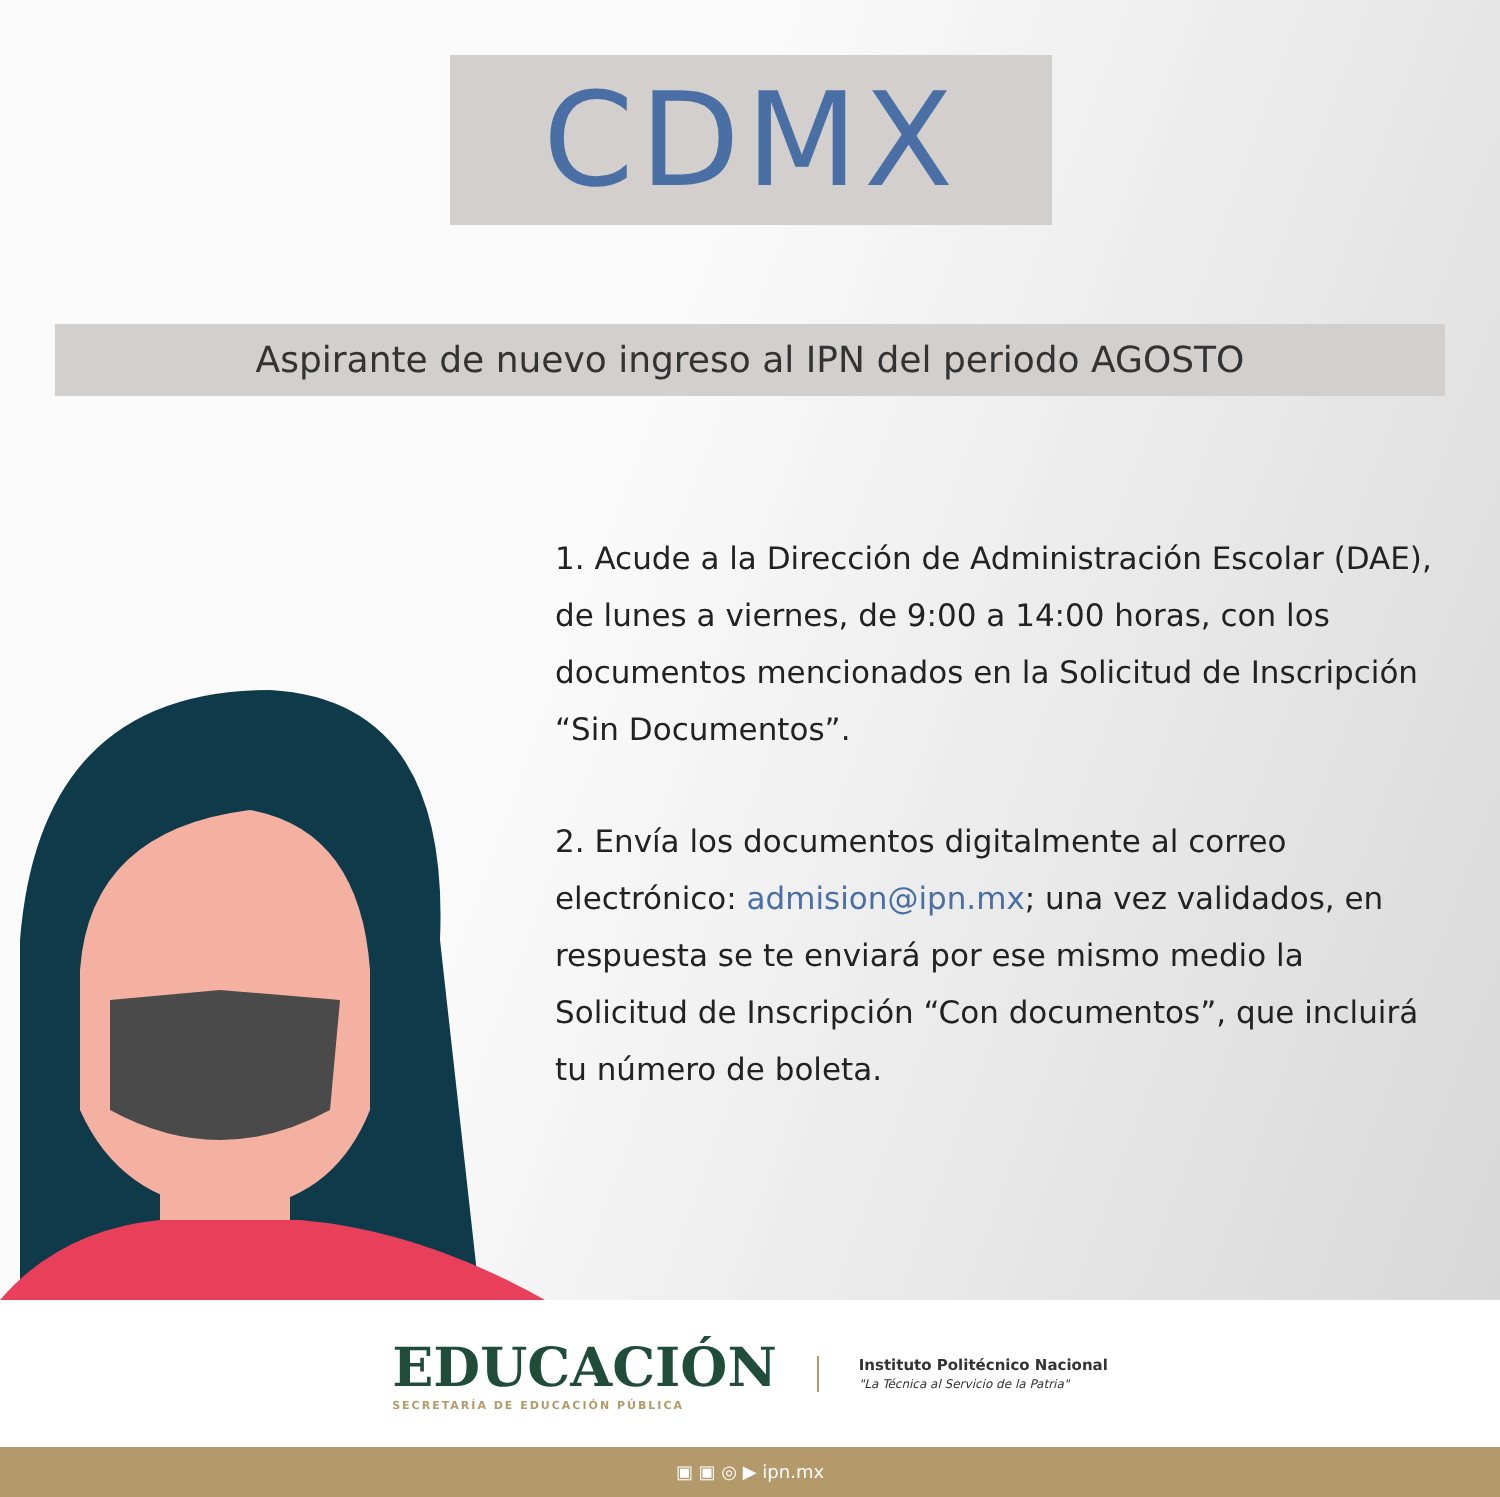CDMX
Aspirante de nuevo ingreso al IPN del periodo AGOSTO
1. Acude a la Dirección de Administración Escolar (DAE), de lunes a viernes, de 9:00 a 14:00 horas, con los documentos mencionados en la Solicitud de Inscripción “Sin Documentos”.
2. Envía los documentos digitalmente al correo electrónico: admision@ipn.mx; una vez validados, en respuesta se te enviará por ese mismo medio la Solicitud de Inscripción “Con documentos”, que incluirá tu número de boleta.
EDUCACIÓN
SECRETARÍA DE EDUCACIÓN PÚBLICA
Instituto Politécnico Nacional
"La Técnica al Servicio de la Patria"
▣ ▣ ◎ ▶ ipn.mx